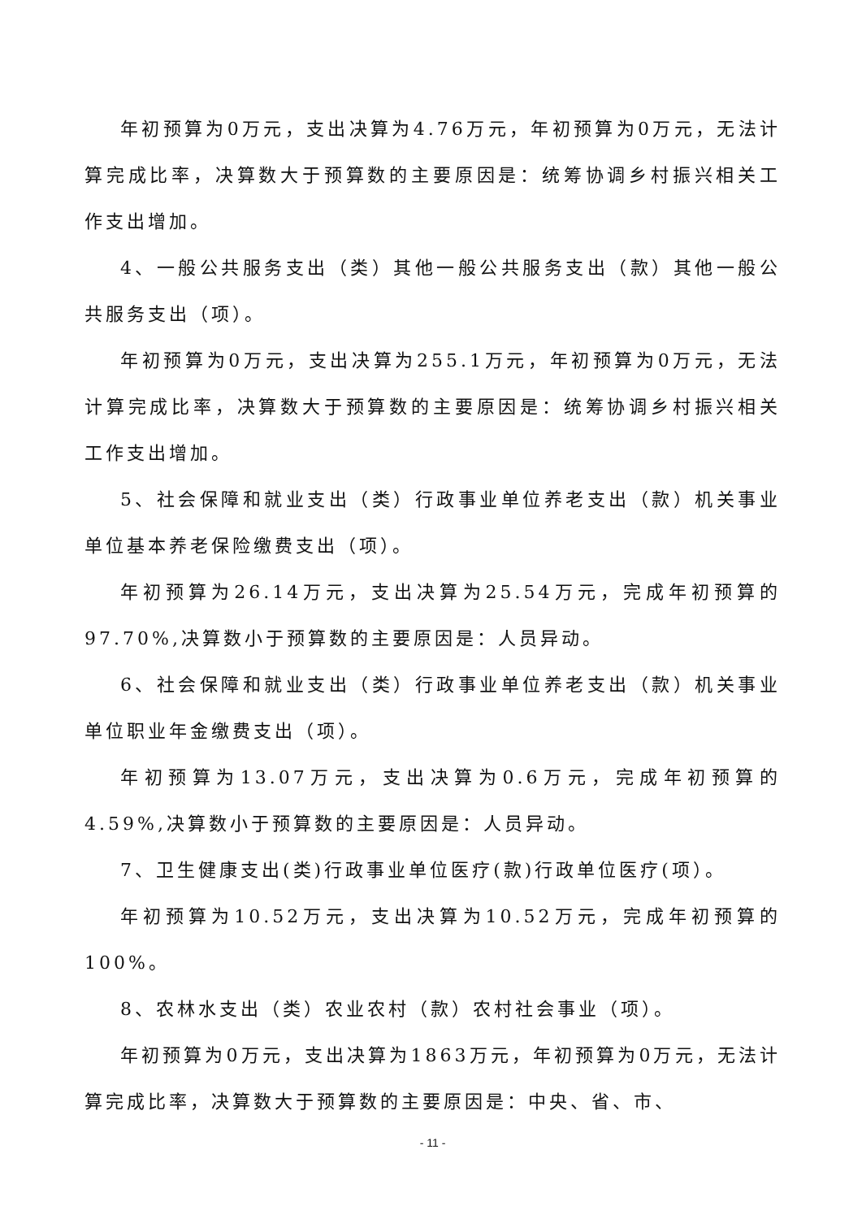年初预算为0万元，支出决算为4.76万元，年初预算为0万元，无法计算完成比率，决算数大于预算数的主要原因是：统筹协调乡村振兴相关工作支出增加。
4、一般公共服务支出（类）其他一般公共服务支出（款）其他一般公共服务支出（项）。
年初预算为0万元，支出决算为255.1万元，年初预算为0万元，无法计算完成比率，决算数大于预算数的主要原因是：统筹协调乡村振兴相关工作支出增加。
5、社会保障和就业支出（类）行政事业单位养老支出（款）机关事业单位基本养老保险缴费支出（项）。
年初预算为26.14万元，支出决算为25.54万元，完成年初预算的97.70%,决算数小于预算数的主要原因是：人员异动。
6、社会保障和就业支出（类）行政事业单位养老支出（款）机关事业单位职业年金缴费支出（项）。
年初预算为13.07万元，支出决算为0.6万元，完成年初预算的4.59%,决算数小于预算数的主要原因是：人员异动。
7、卫生健康支出(类)行政事业单位医疗(款)行政单位医疗(项）。
年初预算为10.52万元，支出决算为10.52万元，完成年初预算的100%。
8、农林水支出（类）农业农村（款）农村社会事业（项）。
年初预算为0万元，支出决算为1863万元，年初预算为0万元，无法计算完成比率，决算数大于预算数的主要原因是：中央、省、市、
- 11 -